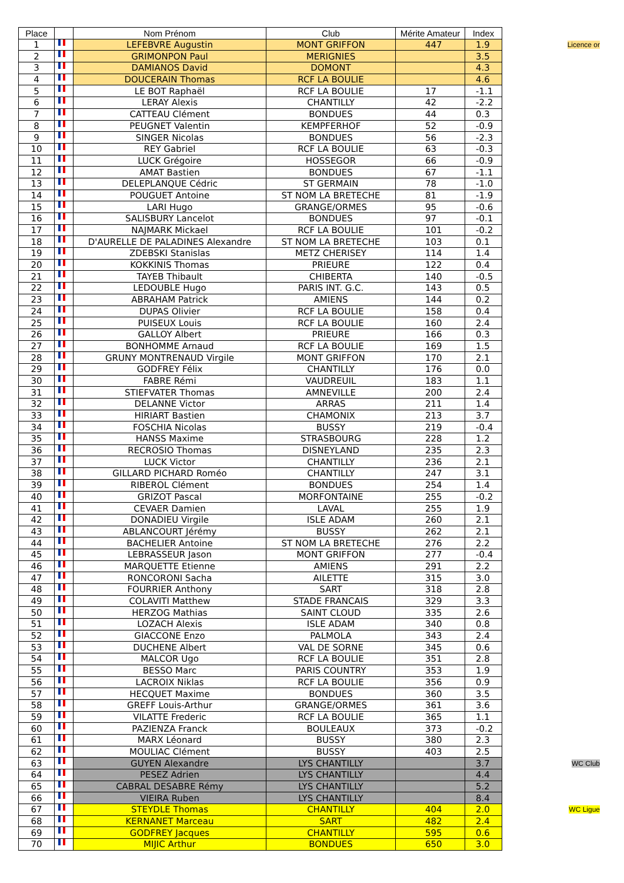| Place | | Nom Prénom | Club | Mérite Amateur | Index | |
| 1 | | LEFEBVRE Augustin | MONT GRIFFON | 447 | 1.9 | Licence or |
| 2 | | GRIMONPON Paul | MERIGNIES | | 3.5 | |
| 3 | | DAMIANOS David | DOMONT | | 4.3 | |
| 4 | | DOUCERAIN Thomas | RCF LA BOULIE | | 4.6 | |
| 5 | | LE BOT Raphaël | RCF LA BOULIE | 17 | -1.1 | |
| 6 | | LERAY Alexis | CHANTILLY | 42 | -2.2 | |
| 7 | | CATTEAU Clément | BONDUES | 44 | 0.3 | |
| 8 | | PEUGNET Valentin | KEMPFERHOF | 52 | -0.9 | |
| 9 | | SINGER Nicolas | BONDUES | 56 | -2.3 | |
| 10 | | REY Gabriel | RCF LA BOULIE | 63 | -0.3 | |
| 11 | | LUCK Grégoire | HOSSEGOR | 66 | -0.9 | |
| 12 | | AMAT Bastien | BONDUES | 67 | -1.1 | |
| 13 | | DELEPLANQUE Cédric | ST GERMAIN | 78 | -1.0 | |
| 14 | | POUGUET Antoine | ST NOM LA BRETECHE | 81 | -1.9 | |
| 15 | | LARI Hugo | GRANGE/ORMES | 95 | -0.6 | |
| 16 | | SALISBURY Lancelot | BONDUES | 97 | -0.1 | |
| 17 | | NAJMARK Mickael | RCF LA BOULIE | 101 | -0.2 | |
| 18 | | D'AURELLE DE PALADINES Alexandre | ST NOM LA BRETECHE | 103 | 0.1 | |
| 19 | | ZDEBSKI Stanislas | METZ CHERISEY | 114 | 1.4 | |
| 20 | | KOKKINIS Thomas | PRIEURE | 122 | 0.4 | |
| 21 | | TAYEB Thibault | CHIBERTA | 140 | -0.5 | |
| 22 | | LEDOUBLE Hugo | PARIS INT. G.C. | 143 | 0.5 | |
| 23 | | ABRAHAM Patrick | AMIENS | 144 | 0.2 | |
| 24 | | DUPAS Olivier | RCF LA BOULIE | 158 | 0.4 | |
| 25 | | PUISEUX Louis | RCF LA BOULIE | 160 | 2.4 | |
| 26 | | GALLOY Albert | PRIEURE | 166 | 0.3 | |
| 27 | | BONHOMME Arnaud | RCF LA BOULIE | 169 | 1.5 | |
| 28 | | GRUNY MONTRENAUD Virgile | MONT GRIFFON | 170 | 2.1 | |
| 29 | | GODFREY Félix | CHANTILLY | 176 | 0.0 | |
| 30 | | FABRE Rémi | VAUDREUIL | 183 | 1.1 | |
| 31 | | STIEFVATER Thomas | AMNEVILLE | 200 | 2.4 | |
| 32 | | DELANNE Victor | ARRAS | 211 | 1.4 | |
| 33 | | HIRIART Bastien | CHAMONIX | 213 | 3.7 | |
| 34 | | FOSCHIA Nicolas | BUSSY | 219 | -0.4 | |
| 35 | | HANSS Maxime | STRASBOURG | 228 | 1.2 | |
| 36 | | RECROSIO Thomas | DISNEYLAND | 235 | 2.3 | |
| 37 | | LUCK Victor | CHANTILLY | 236 | 2.1 | |
| 38 | | GILLARD PICHARD Roméo | CHANTILLY | 247 | 3.1 | |
| 39 | | RIBEROL Clément | BONDUES | 254 | 1.4 | |
| 40 | | GRIZOT Pascal | MORFONTAINE | 255 | -0.2 | |
| 41 | | CEVAER Damien | LAVAL | 255 | 1.9 | |
| 42 | | DONADIEU Virgile | ISLE ADAM | 260 | 2.1 | |
| 43 | | ABLANCOURT Jérémy | BUSSY | 262 | 2.1 | |
| 44 | | BACHELIER Antoine | ST NOM LA BRETECHE | 276 | 2.2 | |
| 45 | | LEBRASSEUR Jason | MONT GRIFFON | 277 | -0.4 | |
| 46 | | MARQUETTE Etienne | AMIENS | 291 | 2.2 | |
| 47 | | RONCORONI Sacha | AILETTE | 315 | 3.0 | |
| 48 | | FOURRIER Anthony | SART | 318 | 2.8 | |
| 49 | | COLAVITI Matthew | STADE FRANCAIS | 329 | 3.3 | |
| 50 | | HERZOG Mathias | SAINT CLOUD | 335 | 2.6 | |
| 51 | | LOZACH Alexis | ISLE ADAM | 340 | 0.8 | |
| 52 | | GIACCONE Enzo | PALMOLA | 343 | 2.4 | |
| 53 | | DUCHENE Albert | VAL DE SORNE | 345 | 0.6 | |
| 54 | | MALCOR Ugo | RCF LA BOULIE | 351 | 2.8 | |
| 55 | | BESSO Marc | PARIS COUNTRY | 353 | 1.9 | |
| 56 | | LACROIX Niklas | RCF LA BOULIE | 356 | 0.9 | |
| 57 | | HECQUET Maxime | BONDUES | 360 | 3.5 | |
| 58 | | GREFF Louis-Arthur | GRANGE/ORMES | 361 | 3.6 | |
| 59 | | VILATTE Frederic | RCF LA BOULIE | 365 | 1.1 | |
| 60 | | PAZIENZA Franck | BOULEAUX | 373 | -0.2 | |
| 61 | | MARX Léonard | BUSSY | 380 | 2.3 | |
| 62 | | MOULIAC Clément | BUSSY | 403 | 2.5 | |
| 63 | | GUYEN Alexandre | LYS CHANTILLY | | 3.7 | WC Club |
| 64 | | PESEZ Adrien | LYS CHANTILLY | | 4.4 | |
| 65 | | CABRAL DESABRE Rémy | LYS CHANTILLY | | 5.2 | |
| 66 | | VIEIRA Ruben | LYS CHANTILLY | | 8.4 | |
| 67 | | STEYDLE Thomas | CHANTILLY | 404 | 2.0 | WC Ligue |
| 68 | | KERNANET Marceau | SART | 482 | 2.4 | |
| 69 | | GODFREY Jacques | CHANTILLY | 595 | 0.6 | |
| 70 | | MIJIC Arthur | BONDUES | 650 | 3.0 | |